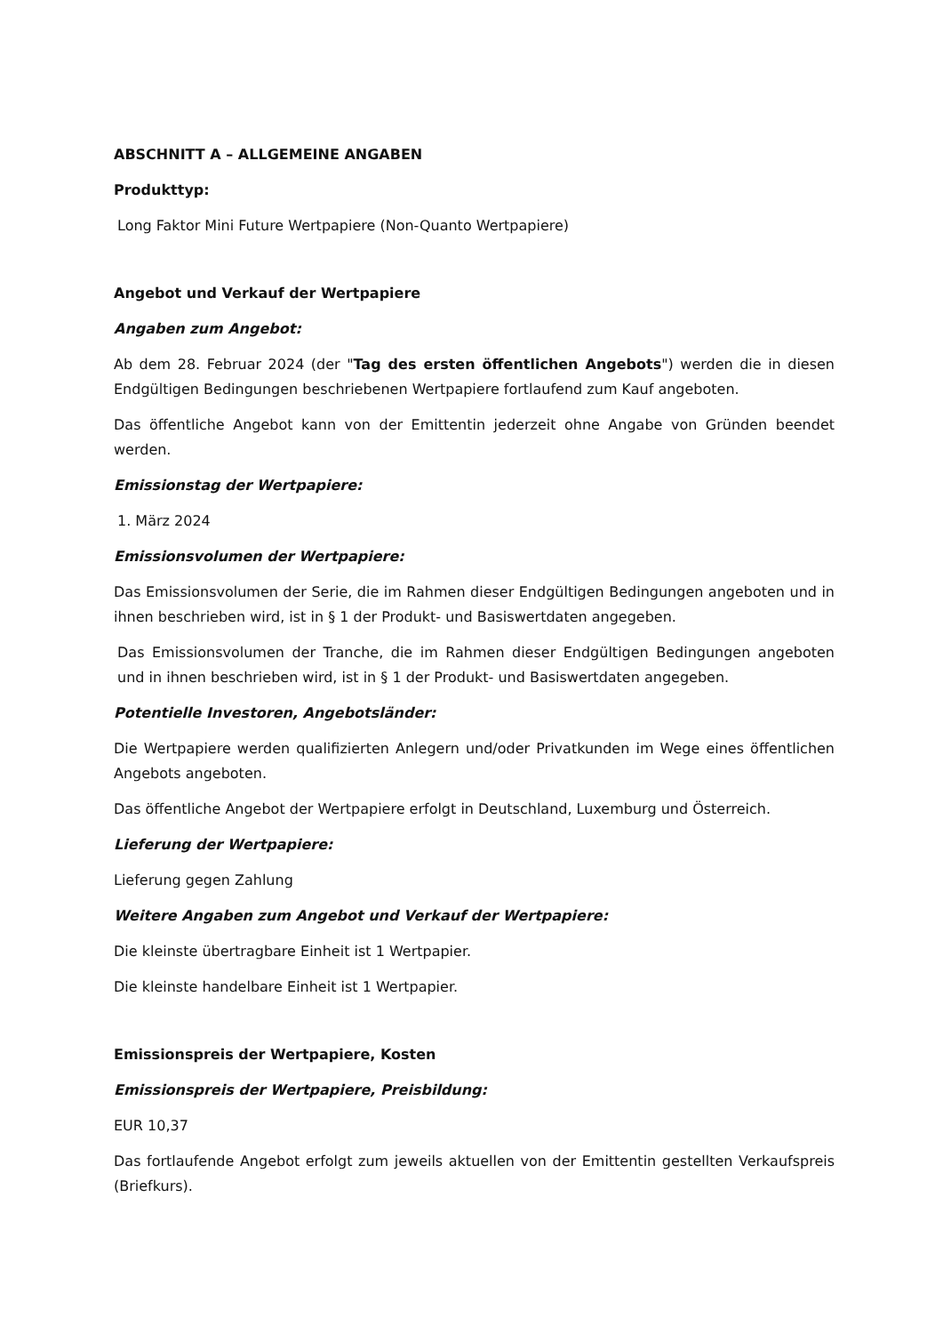ABSCHNITT A – ALLGEMEINE ANGABEN
Produkttyp:
Long Faktor Mini Future Wertpapiere (Non-Quanto Wertpapiere)
Angebot und Verkauf der Wertpapiere
Angaben zum Angebot:
Ab dem 28. Februar 2024 (der "Tag des ersten öffentlichen Angebots") werden die in diesen Endgültigen Bedingungen beschriebenen Wertpapiere fortlaufend zum Kauf angeboten.
Das öffentliche Angebot kann von der Emittentin jederzeit ohne Angabe von Gründen beendet werden.
Emissionstag der Wertpapiere:
1. März 2024
Emissionsvolumen der Wertpapiere:
Das Emissionsvolumen der Serie, die im Rahmen dieser Endgültigen Bedingungen angeboten und in ihnen beschrieben wird, ist in § 1 der Produkt- und Basiswertdaten angegeben.
Das Emissionsvolumen der Tranche, die im Rahmen dieser Endgültigen Bedingungen angeboten und in ihnen beschrieben wird, ist in § 1 der Produkt- und Basiswertdaten angegeben.
Potentielle Investoren, Angebotsländer:
Die Wertpapiere werden qualifizierten Anlegern und/oder Privatkunden im Wege eines öffentlichen Angebots angeboten.
Das öffentliche Angebot der Wertpapiere erfolgt in Deutschland, Luxemburg und Österreich.
Lieferung der Wertpapiere:
Lieferung gegen Zahlung
Weitere Angaben zum Angebot und Verkauf der Wertpapiere:
Die kleinste übertragbare Einheit ist 1 Wertpapier.
Die kleinste handelbare Einheit ist 1 Wertpapier.
Emissionspreis der Wertpapiere, Kosten
Emissionspreis der Wertpapiere, Preisbildung:
EUR 10,37
Das fortlaufende Angebot erfolgt zum jeweils aktuellen von der Emittentin gestellten Verkaufspreis (Briefkurs).